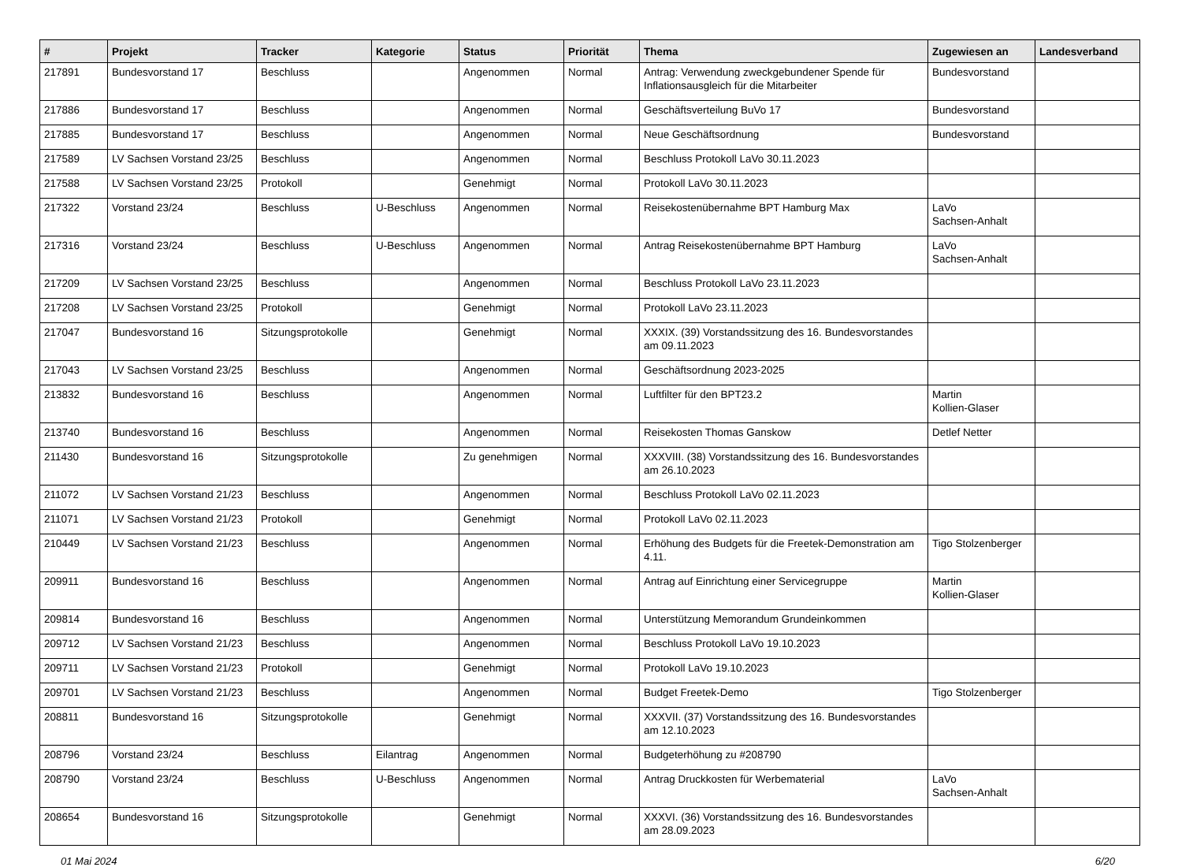| # | Projekt | Tracker | Kategorie | Status | Priorität | Thema | Zugewiesen an | Landesverband |
| --- | --- | --- | --- | --- | --- | --- | --- | --- |
| 217891 | Bundesvorstand 17 | Beschluss | | Angenommen | Normal | Antrag: Verwendung zweckgebundener Spende für Inflationsausgleich für die Mitarbeiter | Bundesvorstand | |
| 217886 | Bundesvorstand 17 | Beschluss | | Angenommen | Normal | Geschäftsverteilung BuVo 17 | Bundesvorstand | |
| 217885 | Bundesvorstand 17 | Beschluss | | Angenommen | Normal | Neue Geschäftsordnung | Bundesvorstand | |
| 217589 | LV Sachsen Vorstand 23/25 | Beschluss | | Angenommen | Normal | Beschluss Protokoll LaVo 30.11.2023 | | |
| 217588 | LV Sachsen Vorstand 23/25 | Protokoll | | Genehmigt | Normal | Protokoll LaVo 30.11.2023 | | |
| 217322 | Vorstand 23/24 | Beschluss | U-Beschluss | Angenommen | Normal | Reisekostenübernahme BPT Hamburg Max | LaVo Sachsen-Anhalt | |
| 217316 | Vorstand 23/24 | Beschluss | U-Beschluss | Angenommen | Normal | Antrag Reisekostenübernahme BPT Hamburg | LaVo Sachsen-Anhalt | |
| 217209 | LV Sachsen Vorstand 23/25 | Beschluss | | Angenommen | Normal | Beschluss Protokoll LaVo 23.11.2023 | | |
| 217208 | LV Sachsen Vorstand 23/25 | Protokoll | | Genehmigt | Normal | Protokoll LaVo 23.11.2023 | | |
| 217047 | Bundesvorstand 16 | Sitzungsprotokolle | | Genehmigt | Normal | XXXIX. (39) Vorstandssitzung des 16. Bundesvorstandes am 09.11.2023 | | |
| 217043 | LV Sachsen Vorstand 23/25 | Beschluss | | Angenommen | Normal | Geschäftsordnung 2023-2025 | | |
| 213832 | Bundesvorstand 16 | Beschluss | | Angenommen | Normal | Luftfilter für den BPT23.2 | Martin Kollien-Glaser | |
| 213740 | Bundesvorstand 16 | Beschluss | | Angenommen | Normal | Reisekosten Thomas Ganskow | Detlef Netter | |
| 211430 | Bundesvorstand 16 | Sitzungsprotokolle | | Zu genehmigen | Normal | XXXVIII. (38) Vorstandssitzung des 16. Bundesvorstandes am 26.10.2023 | | |
| 211072 | LV Sachsen Vorstand 21/23 | Beschluss | | Angenommen | Normal | Beschluss Protokoll LaVo 02.11.2023 | | |
| 211071 | LV Sachsen Vorstand 21/23 | Protokoll | | Genehmigt | Normal | Protokoll LaVo 02.11.2023 | | |
| 210449 | LV Sachsen Vorstand 21/23 | Beschluss | | Angenommen | Normal | Erhöhung des Budgets für die Freetek-Demonstration am 4.11. | Tigo Stolzenberger | |
| 209911 | Bundesvorstand 16 | Beschluss | | Angenommen | Normal | Antrag auf Einrichtung einer Servicegruppe | Martin Kollien-Glaser | |
| 209814 | Bundesvorstand 16 | Beschluss | | Angenommen | Normal | Unterstützung Memorandum Grundeinkommen | | |
| 209712 | LV Sachsen Vorstand 21/23 | Beschluss | | Angenommen | Normal | Beschluss Protokoll LaVo 19.10.2023 | | |
| 209711 | LV Sachsen Vorstand 21/23 | Protokoll | | Genehmigt | Normal | Protokoll LaVo 19.10.2023 | | |
| 209701 | LV Sachsen Vorstand 21/23 | Beschluss | | Angenommen | Normal | Budget Freetek-Demo | Tigo Stolzenberger | |
| 208811 | Bundesvorstand 16 | Sitzungsprotokolle | | Genehmigt | Normal | XXXVII. (37) Vorstandssitzung des 16. Bundesvorstandes am 12.10.2023 | | |
| 208796 | Vorstand 23/24 | Beschluss | Eilantrag | Angenommen | Normal | Budgeterhöhung zu #208790 | | |
| 208790 | Vorstand 23/24 | Beschluss | U-Beschluss | Angenommen | Normal | Antrag Druckkosten für Werbematerial | LaVo Sachsen-Anhalt | |
| 208654 | Bundesvorstand 16 | Sitzungsprotokolle | | Genehmigt | Normal | XXXVI. (36) Vorstandssitzung des 16. Bundesvorstandes am 28.09.2023 | | |
01 Mai 2024 6/20